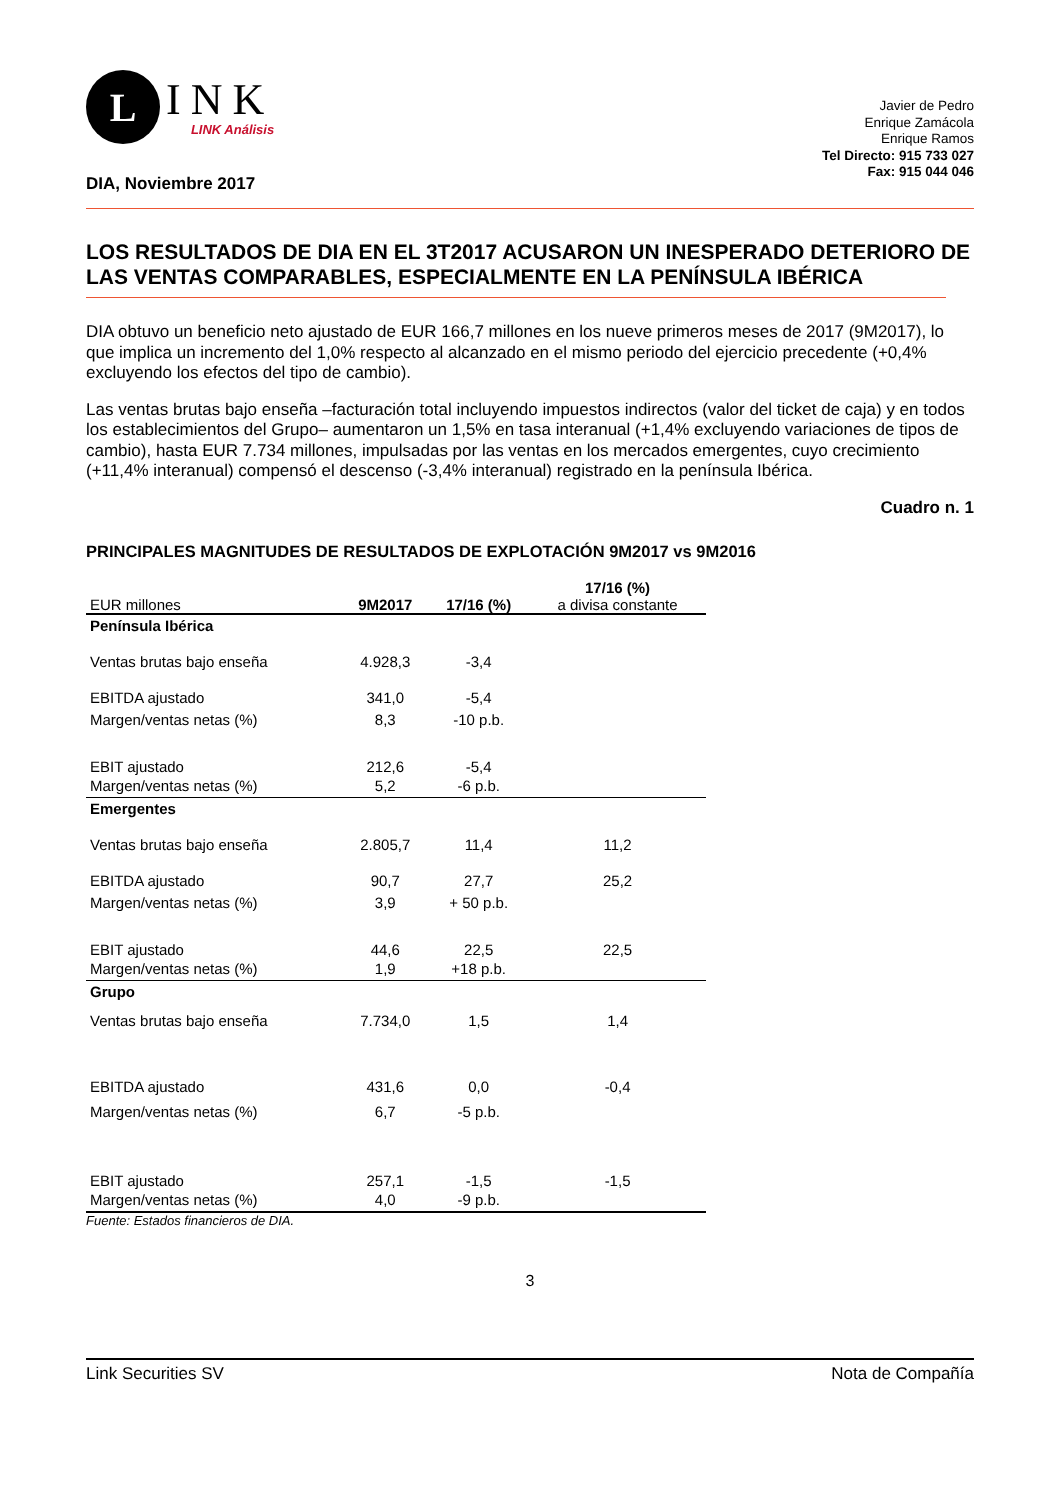L
INK
LINK Análisis
DIA, Noviembre 2017
Javier de Pedro
Enrique Zamácola
Enrique Ramos
Tel Directo: 915 733 027
Fax: 915 044 046
LOS RESULTADOS DE DIA EN EL 3T2017 ACUSARON UN INESPERADO DETERIORO DE LAS VENTAS COMPARABLES, ESPECIALMENTE EN LA PENÍNSULA IBÉRICA
DIA obtuvo un beneficio neto ajustado de EUR 166,7 millones en los nueve primeros meses de 2017 (9M2017), lo que implica un incremento del 1,0% respecto al alcanzado en el mismo periodo del ejercicio precedente (+0,4% excluyendo los efectos del tipo de cambio).
Las ventas brutas bajo enseña –facturación total incluyendo impuestos indirectos (valor del ticket de caja) y en todos los establecimientos del Grupo– aumentaron un 1,5% en tasa interanual (+1,4% excluyendo variaciones de tipos de cambio), hasta EUR 7.734 millones, impulsadas por las ventas en los mercados emergentes, cuyo crecimiento (+11,4% interanual) compensó el descenso (-3,4% interanual) registrado en la península Ibérica.
Cuadro n. 1
PRINCIPALES MAGNITUDES DE RESULTADOS DE EXPLOTACIÓN 9M2017 vs 9M2016
| EUR millones | 9M2017 | 17/16 (%) | 17/16 (%) a divisa constante |
| Península Ibérica | | | |
| Ventas brutas bajo enseña | 4.928,3 | -3,4 | |
| EBITDA ajustado | 341,0 | -5,4 | |
| Margen/ventas netas (%) | 8,3 | -10 p.b. | |
| EBIT ajustado | 212,6 | -5,4 | |
| Margen/ventas netas (%) | 5,2 | -6 p.b. | |
| Emergentes | | | |
| Ventas brutas bajo enseña | 2.805,7 | 11,4 | 11,2 |
| EBITDA ajustado | 90,7 | 27,7 | 25,2 |
| Margen/ventas netas (%) | 3,9 | + 50 p.b. | |
| EBIT ajustado | 44,6 | 22,5 | 22,5 |
| Margen/ventas netas (%) | 1,9 | +18 p.b. | |
| Grupo | | | |
| Ventas brutas bajo enseña | 7.734,0 | 1,5 | 1,4 |
| EBITDA ajustado | 431,6 | 0,0 | -0,4 |
| Margen/ventas netas (%) | 6,7 | -5 p.b. | |
| EBIT ajustado | 257,1 | -1,5 | -1,5 |
| Margen/ventas netas (%) | 4,0 | -9 p.b. | |
Fuente: Estados financieros de DIA.
3
Link Securities SV Nota de Compañía